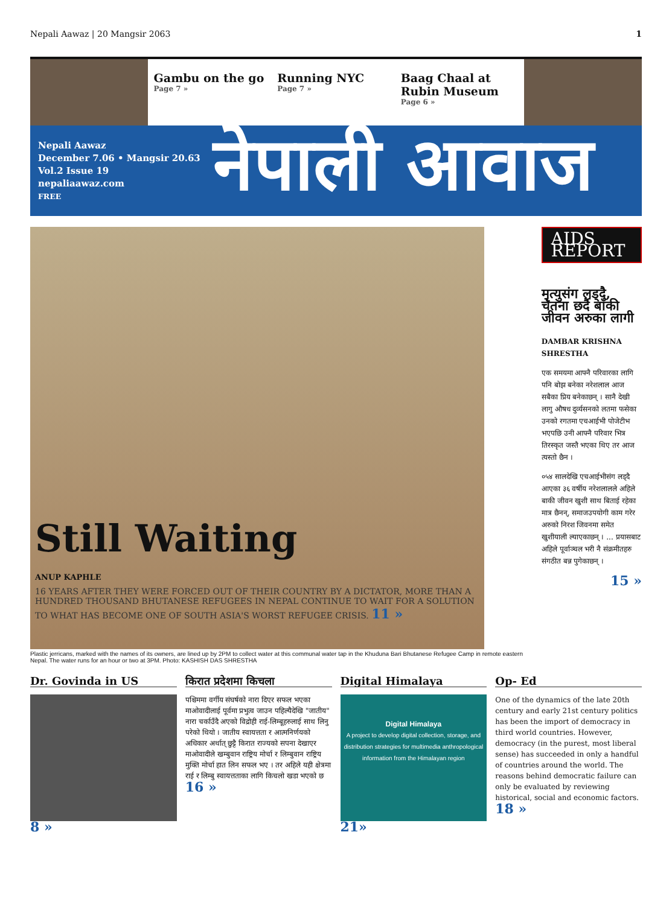Nepali Aawaz | 20 Mangsir 2063 1
Gambu on the go
Page 7 »
Running NYC
Page 7 »
Baag Chaal at Rubin Museum
Page 6 »
Nepali Aawaz
December 7.06 • Mangsir 20.63
Vol.2 Issue 19
nepaliaawaz.com
FREE
नेपाली आवाज
Still Waiting
ANUP KAPHLE
16 YEARS AFTER THEY WERE FORCED OUT OF THEIR COUNTRY BY A DICTATOR, MORE THAN A HUNDRED THOUSAND BHUTANESE REFUGEES IN NEPAL CONTINUE TO WAIT FOR A SOLUTION TO WHAT HAS BECOME ONE OF SOUTH ASIA'S WORST REFUGEE CRISIS. 11 »
Plastic jerricans, marked with the names of its owners, are lined up by 2PM to collect water at this communal water tap in the Khuduna Bari Bhutanese Refugee Camp in remote eastern Nepal. The water runs for an hour or two at 3PM. Photo: KASHISH DAS SHRESTHA
AIDS REPORT
मृत्युसंग लड्दै, चेतना छर्दै बाँकी जीवन अरुका लागी
DAMBAR KRISHNA SHRESTHA
एक समयमा आफ्नै परिवारका लागि पनि बोझ बनेका नरेशलाल आज सबैका प्रिय बनेकाछन् । सानै देखी लागु औषध दुर्व्यसनको लतमा फसेका उनको रगतमा एचआईभी पोजेटीभ भएपछि उनी आफ्नै परिवार भित्र तिरस्कृत जस्तै भएका थिए तर आज त्यस्तो छैन ।
०५४ सालदेखि एचआईभीसंग लड्दै आएका ३६ वर्षीय नरेशलालले अहिले बाकी जीवन खुशी साथ बिताई रहेका मात्र छैनन्, समाजउपयोगी काम गरेर अरुको निरश जिवनमा समेत खुशीयाली ल्याएकाछन् । ... प्रयासबाट अहिले पूर्वाञ्चल भरी नै संक्रमीतहरु संगठीत बन्न पुगेकाछन् ।
15 »
Dr. Govinda in US
8 »
किरात प्रदेशमा किचला
पश्चिममा वर्गीय संघर्षको नारा दिएर सफल भएका माओवादीलाई पूर्वमा प्रभुत्व जाउन पहिल्यैदेखि "जातीय" नारा चर्काउँदै अएको विद्रोही राई-लिम्बूहरुलाई साथ लिनु परेको थियो । जातीय स्वायत्तता र आत्मनिर्णयको अधिकार अर्थात् छुट्टै किरात राज्यको सपना देखाएर माओवादीले खम्बुवान राष्ट्रिय मोर्चा र लिम्बुवान राष्ट्रिय मुक्ति मोर्चा हात लिन सफल भए । तर अहिले यही क्षेत्रमा राई र लिम्बु स्वायत्तताका लागि किचलो खडा भएको छ 16 »
Digital Himalaya
Digital Himalaya
A project to develop digital collection, storage, and distribution strategies for multimedia anthropological information from the Himalayan region
21»
Op- Ed
One of the dynamics of the late 20th century and early 21st century politics has been the import of democracy in third world countries. However, democracy (in the purest, most liberal sense) has succeeded in only a handful of countries around the world. The reasons behind democratic failure can only be evaluated by reviewing historical, social and economic factors. 18 »